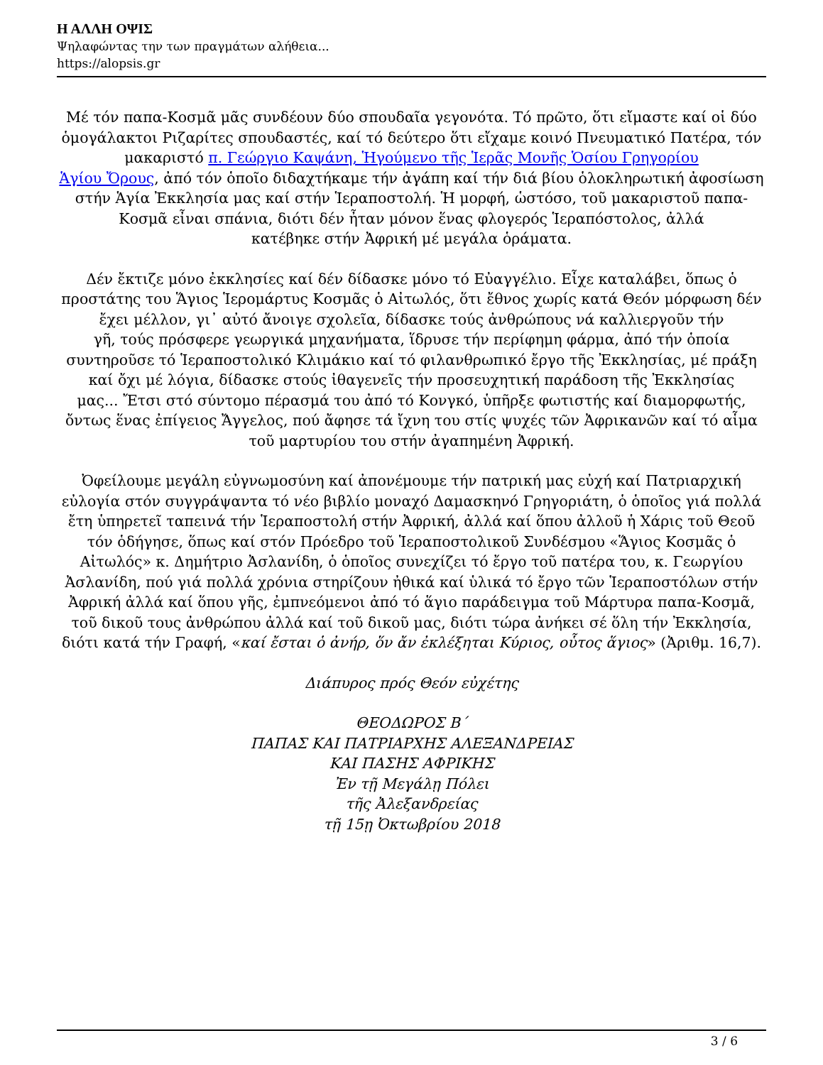Η ΑΛΛΗ ΟΨΙΣ
Ψηλαφώντας την των πραγμάτων αλήθεια...
https://alopsis.gr
Μέ τόν παπα-Κοσμᾶ μᾶς συνδέουν δύο σπουδαῖα γεγονότα. Τό πρῶτο, ὅτι εἴμαστε καί οἱ δύο ὁμογάλακτοι Ριζαρίτες σπουδαστές, καί τό δεύτερο ὅτι εἴχαμε κοινό Πνευματικό Πατέρα, τόν μακαριστό π. Γεώργιο Καψάνη, Ἡγούμενο τῆς Ἱερᾶς Μονῆς Ὁσίου Γρηγορίου
Ἁγίου Ὄρους, ἀπό τόν ὁποῖο διδαχτήκαμε τήν ἀγάπη καί τήν διά βίου ὁλοκληρωτική ἀφοσίωση στήν Ἁγία Ἐκκλησία μας καί στήν Ἱεραποστολή. Ἡ μορφή, ὡστόσο, τοῦ μακαριστοῦ παπα-Κοσμᾶ εἶναι σπάνια, διότι δέν ἦταν μόνον ἕνας φλογερός Ἱεραπόστολος, ἀλλά
κατέβηκε στήν Ἀφρική μέ μεγάλα ὁράματα.
Δέν ἔκτιζε μόνο ἐκκλησίες καί δέν δίδασκε μόνο τό Εὐαγγέλιο. Εἶχε καταλάβει, ὅπως ὁ προστάτης του Ἅγιος Ἱερομάρτυς Κοσμᾶς ὁ Αἰτωλός, ὅτι ἔθνος χωρίς κατά Θεόν μόρφωση δέν ἔχει μέλλον, γι᾽ αὐτό ἄνοιγε σχολεῖα, δίδασκε τούς ἀνθρώπους νά καλλιεργοῦν τήν
γῆ, τούς πρόσφερε γεωργικά μηχανήματα, ἵδρυσε τήν περίφημη φάρμα, ἀπό τήν ὁποία συντηροῦσε τό Ἱεραποστολικό Κλιμάκιο καί τό φιλανθρωπικό ἔργο τῆς Ἐκκλησίας, μέ πράξη καί ὄχι μέ λόγια, δίδασκε στούς ἰθαγενεῖς τήν προσευχητική παράδοση τῆς Ἐκκλησίας
μας... Ἔτσι στό σύντομο πέρασμά του ἀπό τό Κονγκό, ὑπῆρξε φωτιστής καί διαμορφωτής, ὄντως ἕνας ἐπίγειος Ἄγγελος, πού ἄφησε τά ἴχνη του στίς ψυχές τῶν Ἀφρικανῶν καί τό αἷμα τοῦ μαρτυρίου του στήν ἀγαπημένη Ἀφρική.
Ὀφείλουμε μεγάλη εὐγνωμοσύνη καί ἀπονέμουμε τήν πατρική μας εὐχή καί Πατριαρχική εὐλογία στόν συγγράψαντα τό νέο βιβλίο μοναχό Δαμασκηνό Γρηγοριάτη, ὁ ὁποῖος γιά πολλά ἔτη ὑπηρετεῖ ταπεινά τήν Ἱεραποστολή στήν Ἀφρική, ἀλλά καί ὅπου ἀλλοῦ ἡ Χάρις τοῦ Θεοῦ τόν ὁδήγησε, ὅπως καί στόν Πρόεδρο τοῦ Ἱεραποστολικοῦ Συνδέσμου «Ἅγιος Κοσμᾶς ὁ Αἰτωλός» κ. Δημήτριο Ἀσλανίδη, ὁ ὁποῖος συνεχίζει τό ἔργο τοῦ πατέρα του, κ. Γεωργίου Ἀσλανίδη, πού γιά πολλά χρόνια στηρίζουν ἠθικά καί ὑλικά τό ἔργο τῶν Ἱεραποστόλων στήν Ἀφρική ἀλλά καί ὅπου γῆς, ἐμπνεόμενοι ἀπό τό ἅγιο παράδειγμα τοῦ Μάρτυρα παπα-Κοσμᾶ, τοῦ δικοῦ τους ἀνθρώπου ἀλλά καί τοῦ δικοῦ μας, διότι τώρα ἀνήκει σέ ὅλη τήν Ἐκκλησία, διότι κατά τήν Γραφή, «καί ἔσται ὁ ἀνήρ, ὅν ἄν ἐκλέξηται Κύριος, οὗτος ἅγιος» (Ἀριθμ. 16,7).
Διάπυρος πρός Θεόν εὐχέτης
ΘΕΟΔΩΡΟΣ Β΄
ΠΑΠΑΣ ΚΑΙ ΠΑΤΡΙΑΡΧΗΣ ΑΛΕΞΑΝΔΡΕΙΑΣ
ΚΑΙ ΠΑΣΗΣ ΑΦΡΙΚΗΣ
Ἐν τῇ Μεγάλῃ Πόλει
τῆς Ἀλεξανδρείας
τῇ 15ῃ Ὀκτωβρίου 2018
3 / 6